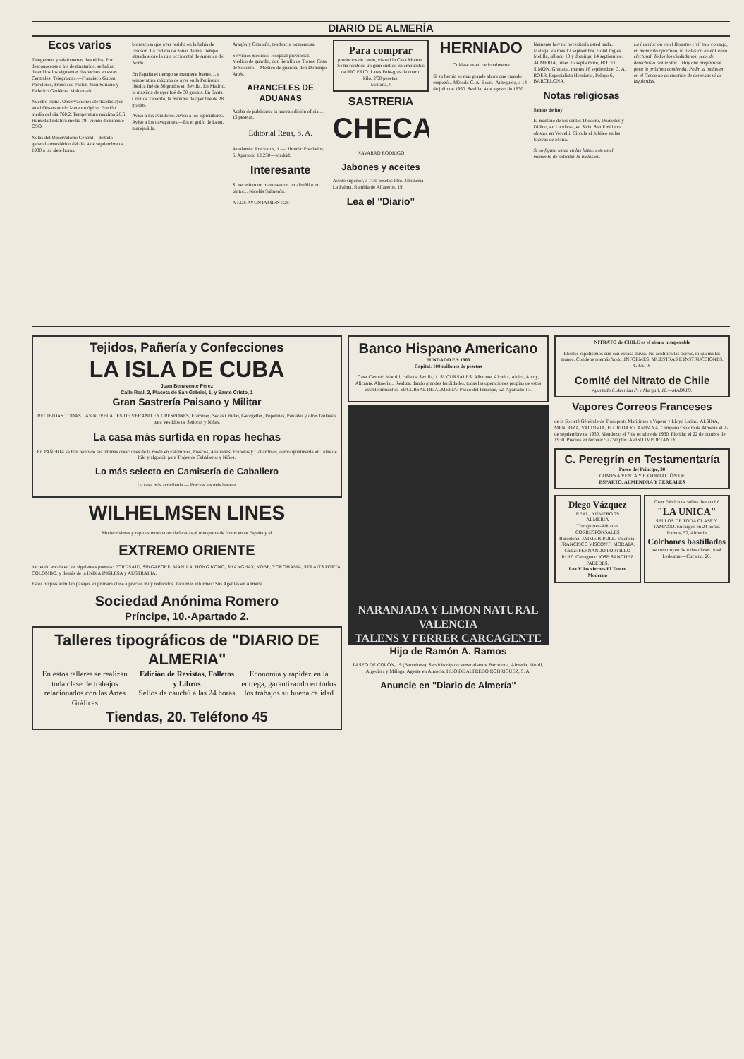DIARIO DE ALMERÍA
Ecos varios
Telegramas y telefonemas detenidos. Por desconocerse a los destinatarios, se hallan detenidos los siguientes despachos en estas Centrales: Telegramas.—Francisco Guisat, Parreleros, Francisco Pastor, Juan Soriano y Federico Gutiérrez Maldonado.
Nuestro clima. Observaciones efectuadas ayer en el Observatorio Meteorológico. Presión media del día 760.2. Temperatura máxima 28.6. Humedad relativa media 79. Viento dominante OSO.
Notas del Observatorio Central.—Estado general atmosférico del día 4 de septiembre de 1930 a las siete horas.
borrascosa que ayer residía en la bahía de Hudson. La cadena de zonas de mal tiempo situada sobre la ruta occidental de América del Norte...
En España el tiempo se mantiene bueno. La temperatura máxima de ayer en la Península Ibérica fué de 36 grados en Sevilla. En Madrid, la máxima de ayer fué de 30 grados. En Santa Cruz de Tenerife, la máxima de ayer fué de 28 grados.
Aviso a los aviadores. Aviso a los agricultores. Aviso a los navegantes.—En el golfo de León, marejadilla.
Aragón y Cataluña, tendencia tormentosa.
Servicios médicos. Hospital provincial.—Médico de guardia, don Serafín de Torres. Casa de Socorro.—Médico de guardia, don Domingo Artés.
ARANCELES DE ADUANAS
Acaba de publicarse la nueva edición oficial... 15 pesetas.
Editorial Reus, S. A.
Academia: Preciados, 1.—Librería: Preciados, 6. Apartado 12.250—Madrid.
Interesante
Si necesitan un blanqueador, un albañil o un pintor... Nicolás Salmerón.
A LOS AYUNTAMIENTOS
Para comprar
productos de cerdo, visitad la Casa Montes. Se ha recibido un gran surtido en embutidos de RIO FRIO. Latas Foie-gras de cuarto kilo, 2'50 pesetas.
Mañana, !
SASTRERIA
CHECA
NAVARRO RODRIGO
Jabones y aceites
Aceite superior, a 1'70 pesetas litro. Jabonería La Palma, Rambla de Alfareros, 19.
Lea el "Diario"
HERNIADO
Cuídese usted racionalmente
Si su hernia es más grande ahora que cuando empezó... Método C. A. Boer... Antequera, a 14 de julio de 1930. Sevilla, 4 de agosto de 1930.
blemente hoy no necesitaría usted nada... Málaga, viernes 12 septiembre, Hotel Inglés. Melilla, sábado 13 y domingo 14 septiembre. ALMERIA, lunes 15 septiembre, HOTEL SIMON. Granada, martes 16 septiembre. C. A. BOER, Especialista Herniario, Pelayo 6, BARCELONA.
Notas religiosas
Santos de hoy
El martirio de los santos Diodoro, Dionedes y Didino, en Laodicea, en Siria. San Emiliano, obispo, en Vercelli. Circula el Jubileo en las Siervas de María.
Si no figura usted en las listas, este es el momento de solicitar la inclusión.
La inscripción en el Registro civil trae consigo, en momento oportuno, la inclusión en el Censo electoral. Todos los ciudadanos, sean de derechas o izquierdas... Hay que prepararse para la próxima contienda. Pedir la inclusión en el Censo no es cuestión de derechas ni de izquierdas.
Tejidos, Pañería y Confecciones
LA ISLA DE CUBA
Juan Benavente Pérez
Calle Real, 2, Placeta de San Gabriel, 1, y Santo Cristo, 1
Gran Sastrería Paisano y Militar
RECIBIDAS TODAS LAS NOVELADES DE VERANO EN CRESPONES, Etamines, Sedas Crudas, Georgettes, Popelines, Percales y otras fantasías para Vestidos de Señoras y Niñas.
La casa más surtida en ropas hechas
En PAÑERIA se han recibido las últimas creaciones de la moda en Estambres, Frescos, Australias, Franelas y Gabardinas, como igualmente en Telas de hilo y algodón para Trajes de Caballeros y Niños.
Lo más selecto en Camisería de Caballero
La casa más acreditada — Precios los más baratos
WILHELMSEN LINES
Modernísimas y rápidas motonaves dedicadas al transporte de frutas entre España y el
EXTREMO ORIENTE
haciendo escala en los siguientes puertos: PORT-SAID, SINGAPORE, MANILA, HONG KONG, SHANGHAY, KOBE, YOKOHAMA, STRAITS PORTA, COLOMBO, y demás de la INDIA INGLESA y AUSTRALIA.
Estos buques admiten pasajes en primera clase a precios muy reducidos. Para más informes: Sus Agentes en Almería
Sociedad Anónima Romero
Príncipe, 10.-Apartado 2.
Talleres tipográficos de "DIARIO DE ALMERIA"
En estos talleres se realizan toda clase de trabajos relacionados con las Artes Gráficas
Edición de Revistas, Folletos y Libros
Sellos de cauchú a las 24 horas
Economía y rapidez en la entrega, garantizando en todos los trabajos su buena calidad
Tiendas, 20. Teléfono 45
Banco Hispano Americano
FUNDADO EN 1900
Capital: 100 millones de pesetas
Casa Central: Madrid, calle de Sevilla, 1. SUCURSALES: Albacete, Alcañiz, Alcira, Alcoy, Alicante, Almería... Realiza, dando grandes facilidades, todas las operaciones propias de estos establecimientos. SUCURSAL DE ALMERIA: Paseo del Príncipe, 52. Apartado 17.
NARANJADA Y LIMON NATURAL
VALENCIA
TALENS Y FERRER CARCAGENTE
Hijo de Ramón A. Ramos
PASEO DE COLÓN, 19 (Barcelona). Servicio rápido semanal entre Barcelona, Almería, Motril, Algeciras y Málaga. Agente en Almería: HIJO DE ALFREDO RODRIGUEZ, S. A.
Anuncie en "Diario de Almería"
NITRATO de CHILE es el abono insuperable
Efectos rapidísimos aun con escasa lluvia. No acidifica las tierras, ni quema las manos. Contiene además Yodo. INFORMES, MUESTRAS E INSTRUCCIONES, GRATIS
Comité del Nitrato de Chile
Apartado 6. Avenida Pi y Margall, 16.—MADRID.
Vapores Correos Franceses
de la Société Générale de Transports Maritimes a Vapeur y Lloyd Latino. ALSINA, MENDOZA, VALDIVIA, FLORIDA Y CAMPANA. Campana: Saldrá de Almería el 22 de septiembre de 1930. Mendoza: el 7 de octubre de 1930. Florida: el 22 de octubre de 1930. Precios en tercera: 527'50 ptas. AVISO IMPORTANTE.
C. Peregrín en Testamentaría
Paseo del Príncipe, 30
COMPRA VENTA Y EXPORTACIÓN DE
ESPARTO, ALMENDRA Y CEREALES
Diego Vázquez
REAL, NÚMERO 79
ALMERIA
Transportes-Aduanas
CORRESPONSALES
Barcelona: JAIME RIPOLL. Valencia: FRANCISCO VISCONTI MORATA. Cádiz: FERNANDO PORTILLO RUIZ. Cartagena: JOSE SANCHEZ PAREDES.
Lea V. los viernes El Teatro Moderno
Gran Fábrica de sellos de cauchú
"LA UNICA"
SELLOS DE TODA CLASE Y TAMAÑO. Encargos en 24 horas. Ramos, 52, Almería
Colchones bastillados
se construyen de todas clases. José Ledesma.—Cucarro, 28.